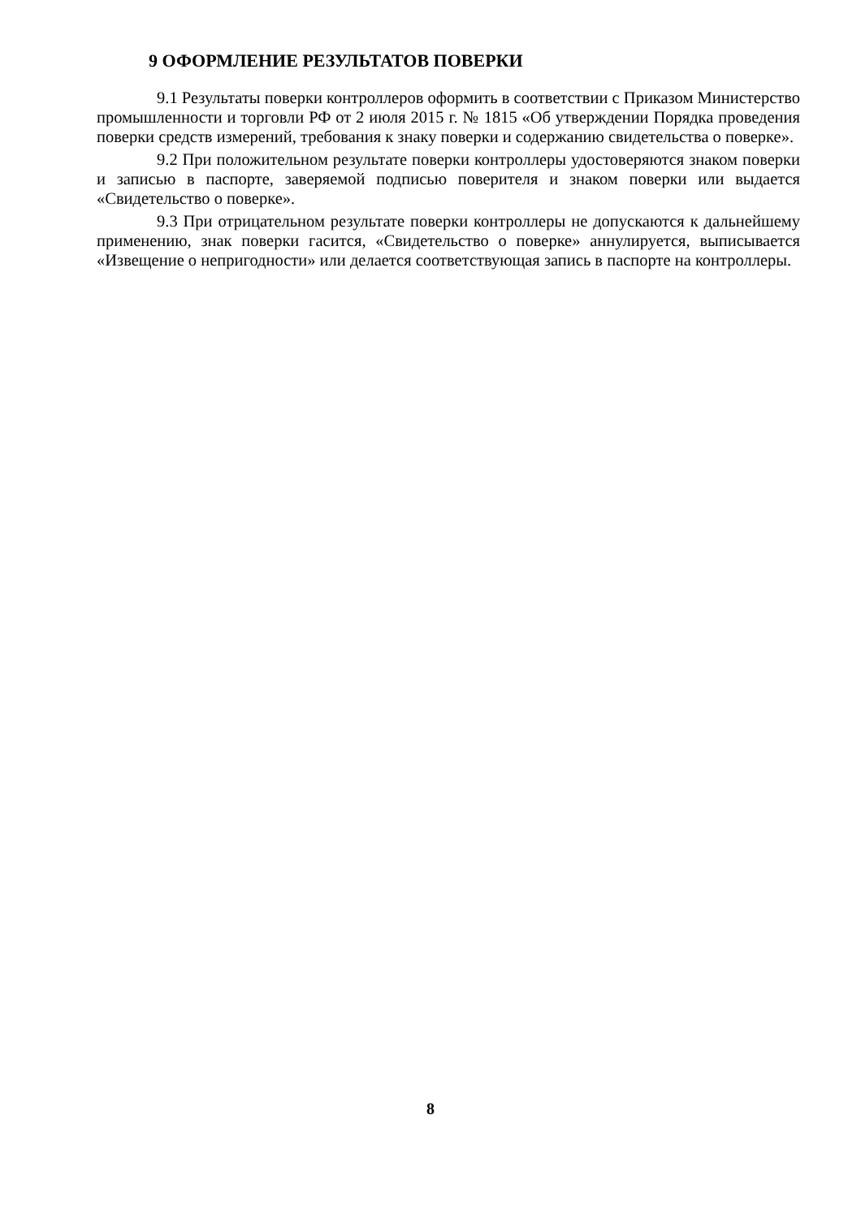9 ОФОРМЛЕНИЕ РЕЗУЛЬТАТОВ ПОВЕРКИ
9.1 Результаты поверки контроллеров оформить в соответствии с Приказом Министерство промышленности и торговли РФ от 2 июля 2015 г. № 1815 «Об утверждении Порядка проведения поверки средств измерений, требования к знаку поверки и содержанию свидетельства о поверке».
9.2 При положительном результате поверки контроллеры удостоверяются знаком поверки и записью в паспорте, заверяемой подписью поверителя и знаком поверки или выдается «Свидетельство о поверке».
9.3 При отрицательном результате поверки контроллеры не допускаются к дальнейшему применению, знак поверки гасится, «Свидетельство о поверке» аннулируется, выписывается «Извещение о непригодности» или делается соответствующая запись в паспорте на контроллеры.
8